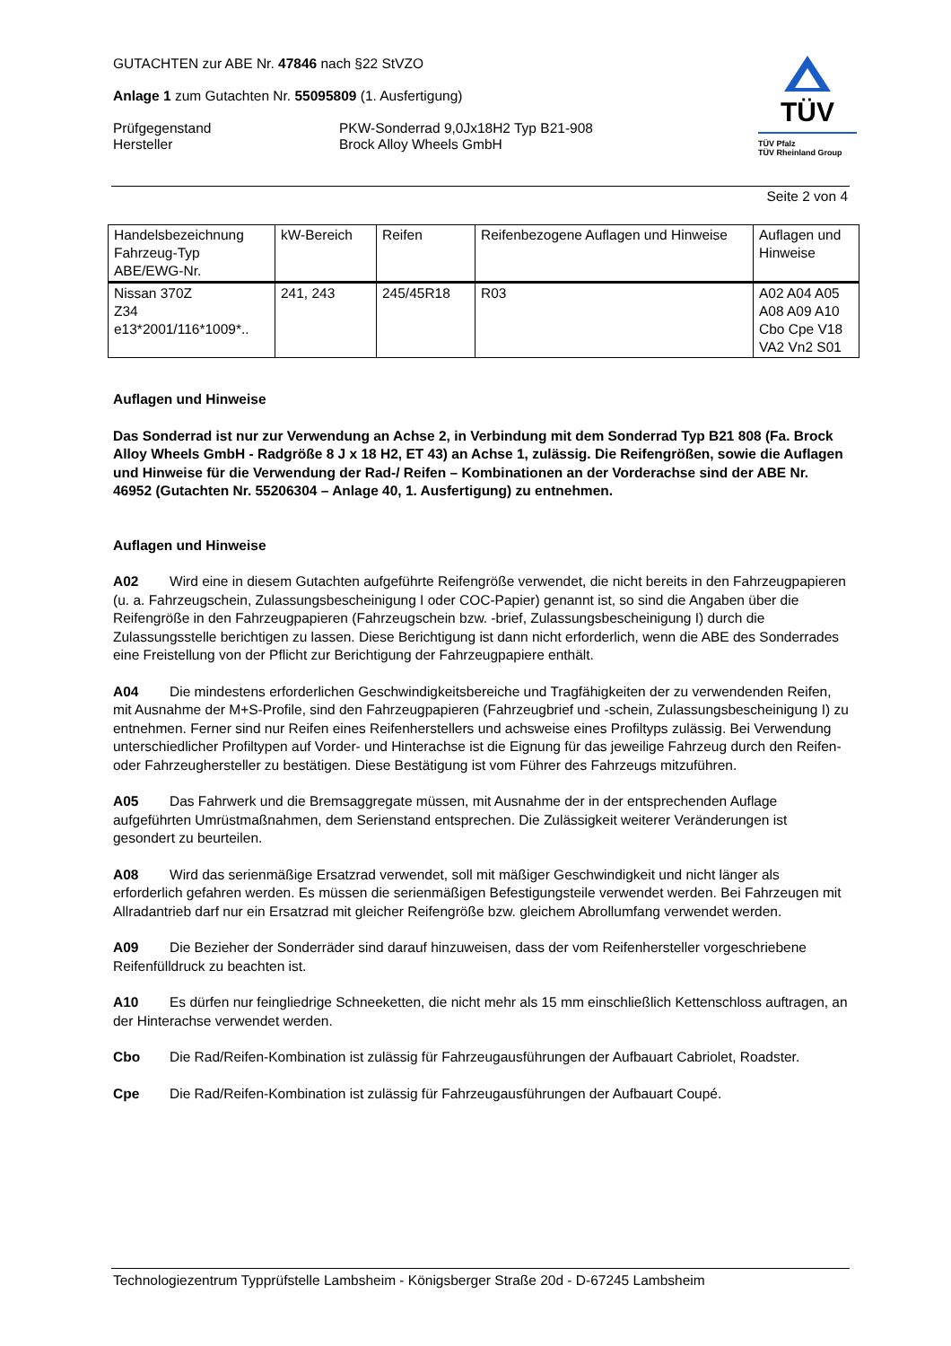GUTACHTEN zur ABE Nr. 47846 nach §22 StVZO
Anlage 1 zum Gutachten Nr. 55095809 (1. Ausfertigung)
Prüfgegenstand
Hersteller
PKW-Sonderrad 9,0Jx18H2 Typ B21-908
Brock Alloy Wheels GmbH
TÜV
TÜV Pfalz
TÜV Rheinland Group
Seite 2 von 4
| Handelsbezeichnung Fahrzeug-Typ ABE/EWG-Nr. | kW-Bereich | Reifen | Reifenbezogene Auflagen und Hinweise | Auflagen und Hinweise |
| --- | --- | --- | --- | --- |
| Nissan 370Z Z34 e13*2001/116*1009*.. | 241, 243 | 245/45R18 | R03 | A02 A04 A05 A08 A09 A10 Cbo Cpe V18 VA2 Vn2 S01 |
Auflagen und Hinweise
Das Sonderrad ist nur zur Verwendung an Achse 2, in Verbindung mit dem Sonderrad Typ B21 808 (Fa. Brock Alloy Wheels GmbH - Radgröße 8 J x 18 H2, ET 43) an Achse 1, zulässig. Die Reifengrößen, sowie die Auflagen und Hinweise für die Verwendung der Rad-/ Reifen – Kombinationen an der Vorderachse sind der ABE Nr. 46952 (Gutachten Nr. 55206304 – Anlage 40, 1. Ausfertigung) zu entnehmen.
Auflagen und Hinweise
A02 Wird eine in diesem Gutachten aufgeführte Reifengröße verwendet, die nicht bereits in den Fahrzeugpapieren (u. a. Fahrzeugschein, Zulassungsbescheinigung I oder COC-Papier) genannt ist, so sind die Angaben über die Reifengröße in den Fahrzeugpapieren (Fahrzeugschein bzw. -brief, Zulassungsbescheinigung I) durch die Zulassungsstelle berichtigen zu lassen. Diese Berichtigung ist dann nicht erforderlich, wenn die ABE des Sonderrades eine Freistellung von der Pflicht zur Berichtigung der Fahrzeugpapiere enthält.
A04 Die mindestens erforderlichen Geschwindigkeitsbereiche und Tragfähigkeiten der zu verwendenden Reifen, mit Ausnahme der M+S-Profile, sind den Fahrzeugpapieren (Fahrzeugbrief und -schein, Zulassungsbescheinigung I) zu entnehmen. Ferner sind nur Reifen eines Reifenherstellers und achsweise eines Profiltyps zulässig. Bei Verwendung unterschiedlicher Profiltypen auf Vorder- und Hinterachse ist die Eignung für das jeweilige Fahrzeug durch den Reifen- oder Fahrzeughersteller zu bestätigen. Diese Bestätigung ist vom Führer des Fahrzeugs mitzuführen.
A05 Das Fahrwerk und die Bremsaggregate müssen, mit Ausnahme der in der entsprechenden Auflage aufgeführten Umrüstmaßnahmen, dem Serienstand entsprechen. Die Zulässigkeit weiterer Veränderungen ist gesondert zu beurteilen.
A08 Wird das serienmäßige Ersatzrad verwendet, soll mit mäßiger Geschwindigkeit und nicht länger als erforderlich gefahren werden. Es müssen die serienmäßigen Befestigungsteile verwendet werden. Bei Fahrzeugen mit Allradantrieb darf nur ein Ersatzrad mit gleicher Reifengröße bzw. gleichem Abrollumfang verwendet werden.
A09 Die Bezieher der Sonderräder sind darauf hinzuweisen, dass der vom Reifenhersteller vorgeschriebene Reifenfülldruck zu beachten ist.
A10 Es dürfen nur feingliedrige Schneeketten, die nicht mehr als 15 mm einschließlich Kettenschloss auftragen, an der Hinterachse verwendet werden.
Cbo Die Rad/Reifen-Kombination ist zulässig für Fahrzeugausführungen der Aufbauart Cabriolet, Roadster.
Cpe Die Rad/Reifen-Kombination ist zulässig für Fahrzeugausführungen der Aufbauart Coupé.
Technologiezentrum Typprüfstelle Lambsheim - Königsberger Straße 20d - D-67245 Lambsheim